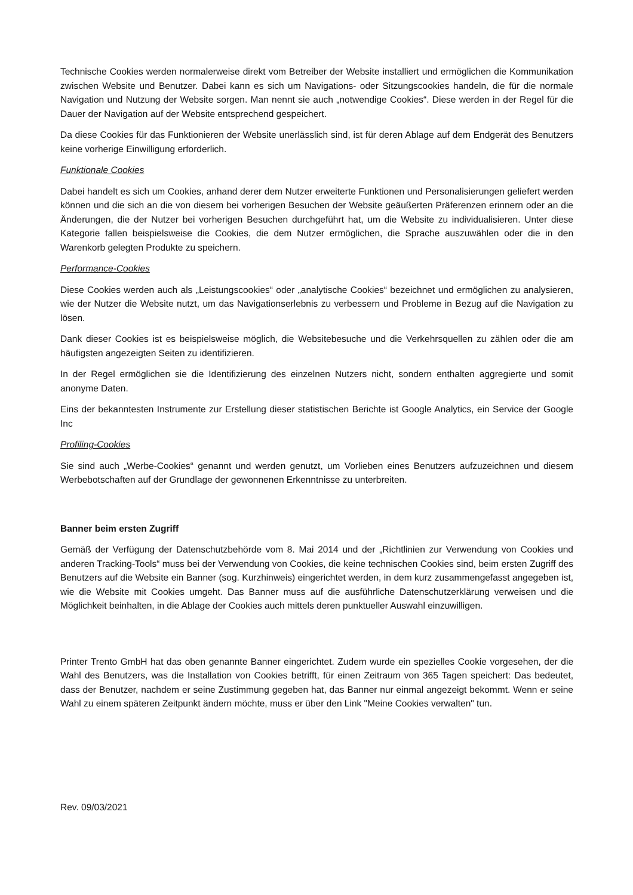Technische Cookies werden normalerweise direkt vom Betreiber der Website installiert und ermöglichen die Kommunikation zwischen Website und Benutzer. Dabei kann es sich um Navigations- oder Sitzungscookies handeln, die für die normale Navigation und Nutzung der Website sorgen. Man nennt sie auch „notwendige Cookies“. Diese werden in der Regel für die Dauer der Navigation auf der Website entsprechend gespeichert.
Da diese Cookies für das Funktionieren der Website unerlässlich sind, ist für deren Ablage auf dem Endgerät des Benutzers keine vorherige Einwilligung erforderlich.
Funktionale Cookies
Dabei handelt es sich um Cookies, anhand derer dem Nutzer erweiterte Funktionen und Personalisierungen geliefert werden können und die sich an die von diesem bei vorherigen Besuchen der Website geäußerten Präferenzen erinnern oder an die Änderungen, die der Nutzer bei vorherigen Besuchen durchgeführt hat, um die Website zu individualisieren. Unter diese Kategorie fallen beispielsweise die Cookies, die dem Nutzer ermöglichen, die Sprache auszuwählen oder die in den Warenkorb gelegten Produkte zu speichern.
Performance-Cookies
Diese Cookies werden auch als „Leistungscookies“ oder „analytische Cookies“ bezeichnet und ermöglichen zu analysieren, wie der Nutzer die Website nutzt, um das Navigationserlebnis zu verbessern und Probleme in Bezug auf die Navigation zu lösen.
Dank dieser Cookies ist es beispielsweise möglich, die Websitebesuche und die Verkehrsquellen zu zählen oder die am häufigsten angezeigten Seiten zu identifizieren.
In der Regel ermöglichen sie die Identifizierung des einzelnen Nutzers nicht, sondern enthalten aggregierte und somit anonyme Daten.
Eins der bekanntesten Instrumente zur Erstellung dieser statistischen Berichte ist Google Analytics, ein Service der Google Inc
Profiling-Cookies
Sie sind auch „Werbe-Cookies“ genannt und werden genutzt, um Vorlieben eines Benutzers aufzuzeichnen und diesem Werbebotschaften auf der Grundlage der gewonnenen Erkenntnisse zu unterbreiten.
Banner beim ersten Zugriff
Gemäß der Verfügung der Datenschutzbehörde vom 8. Mai 2014 und der „Richtlinien zur Verwendung von Cookies und anderen Tracking-Tools“ muss bei der Verwendung von Cookies, die keine technischen Cookies sind, beim ersten Zugriff des Benutzers auf die Website ein Banner (sog. Kurzhinweis) eingerichtet werden, in dem kurz zusammengefasst angegeben ist, wie die Website mit Cookies umgeht. Das Banner muss auf die ausführliche Datenschutzerklärung verweisen und die Möglichkeit beinhalten, in die Ablage der Cookies auch mittels deren punktueller Auswahl einzuwilligen.
Printer Trento GmbH hat das oben genannte Banner eingerichtet. Zudem wurde ein spezielles Cookie vorgesehen, der die Wahl des Benutzers, was die Installation von Cookies betrifft, für einen Zeitraum von 365 Tagen speichert: Das bedeutet, dass der Benutzer, nachdem er seine Zustimmung gegeben hat, das Banner nur einmal angezeigt bekommt. Wenn er seine Wahl zu einem späteren Zeitpunkt ändern möchte, muss er über den Link "Meine Cookies verwalten" tun.
Rev. 09/03/2021